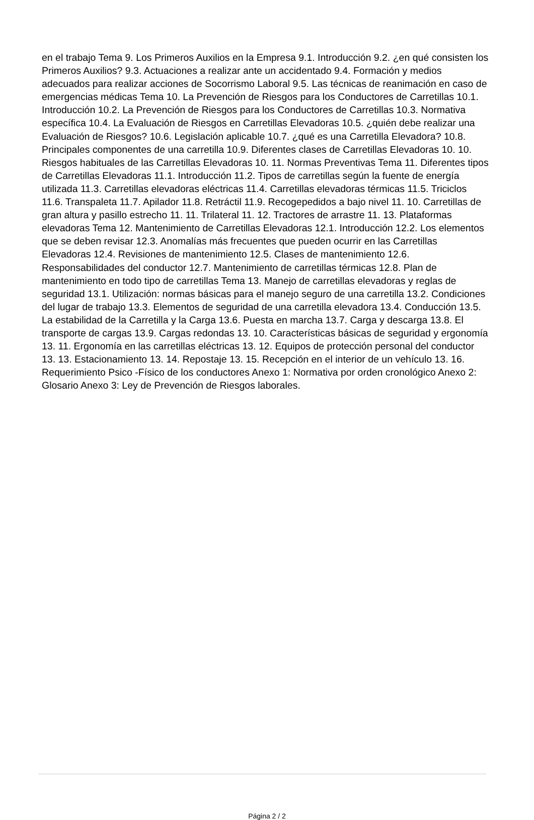en el trabajo Tema 9. Los Primeros Auxilios en la Empresa 9.1. Introducción 9.2. ¿en qué consisten los Primeros Auxilios? 9.3. Actuaciones a realizar ante un accidentado 9.4. Formación y medios adecuados para realizar acciones de Socorrismo Laboral 9.5. Las técnicas de reanimación en caso de emergencias médicas Tema 10. La Prevención de Riesgos para los Conductores de Carretillas 10.1. Introducción 10.2. La Prevención de Riesgos para los Conductores de Carretillas 10.3. Normativa específica 10.4. La Evaluación de Riesgos en Carretillas Elevadoras 10.5. ¿quién debe realizar una Evaluación de Riesgos? 10.6. Legislación aplicable 10.7. ¿qué es una Carretilla Elevadora? 10.8. Principales componentes de una carretilla 10.9. Diferentes clases de Carretillas Elevadoras 10. 10. Riesgos habituales de las Carretillas Elevadoras 10. 11. Normas Preventivas Tema 11. Diferentes tipos de Carretillas Elevadoras 11.1. Introducción 11.2. Tipos de carretillas según la fuente de energía utilizada 11.3. Carretillas elevadoras eléctricas 11.4. Carretillas elevadoras térmicas 11.5. Triciclos 11.6. Transpaleta 11.7. Apilador 11.8. Retráctil 11.9. Recogepedidos a bajo nivel 11. 10. Carretillas de gran altura y pasillo estrecho 11. 11. Trilateral 11. 12. Tractores de arrastre 11. 13. Plataformas elevadoras Tema 12. Mantenimiento de Carretillas Elevadoras 12.1. Introducción 12.2. Los elementos que se deben revisar 12.3. Anomalías más frecuentes que pueden ocurrir en las Carretillas Elevadoras 12.4. Revisiones de mantenimiento 12.5. Clases de mantenimiento 12.6. Responsabilidades del conductor 12.7. Mantenimiento de carretillas térmicas 12.8. Plan de mantenimiento en todo tipo de carretillas Tema 13. Manejo de carretillas elevadoras y reglas de seguridad 13.1. Utilización: normas básicas para el manejo seguro de una carretilla 13.2. Condiciones del lugar de trabajo 13.3. Elementos de seguridad de una carretilla elevadora 13.4. Conducción 13.5. La estabilidad de la Carretilla y la Carga 13.6. Puesta en marcha 13.7. Carga y descarga 13.8. El transporte de cargas 13.9. Cargas redondas 13. 10. Características básicas de seguridad y ergonomía 13. 11. Ergonomía en las carretillas eléctricas 13. 12. Equipos de protección personal del conductor 13. 13. Estacionamiento 13. 14. Repostaje 13. 15. Recepción en el interior de un vehículo 13. 16. Requerimiento Psico -Físico de los conductores Anexo 1: Normativa por orden cronológico Anexo 2: Glosario Anexo 3: Ley de Prevención de Riesgos laborales.
Página 2 / 2